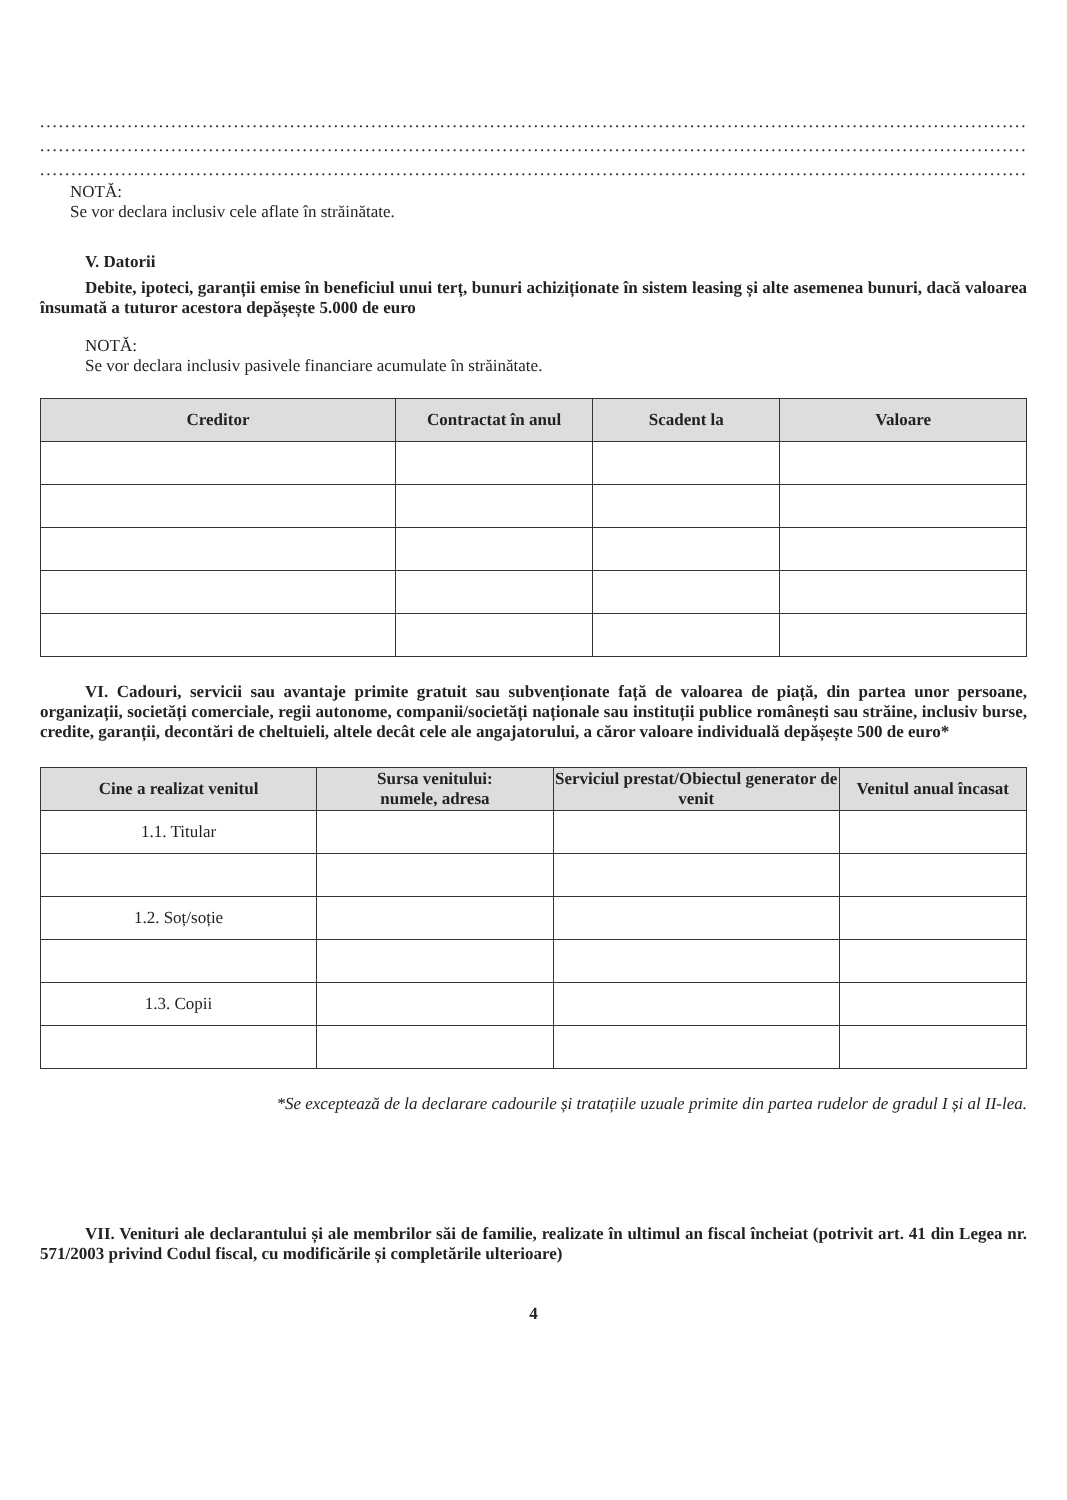.....................................................................................................................................................................................
.....................................................................................................................................................................................
.....................................................................................................................................................................................
NOTĂ:
Se vor declara inclusiv cele aflate în străinătate.
V. Datorii
Debite, ipoteci, garanții emise în beneficiul unui terț, bunuri achiziționate în sistem leasing și alte asemenea bunuri, dacă valoarea însumată a tuturor acestora depășește 5.000 de euro
NOTĂ:
Se vor declara inclusiv pasivele financiare acumulate în străinătate.
| Creditor | Contractat în anul | Scadent la | Valoare |
| --- | --- | --- | --- |
VI. Cadouri, servicii sau avantaje primite gratuit sau subvenționate față de valoarea de piață, din partea unor persoane, organizații, societăți comerciale, regii autonome, companii/societăți naționale sau instituții publice românești sau străine, inclusiv burse, credite, garanții, decontări de cheltuieli, altele decât cele ale angajatorului, a căror valoare individuală depășește 500 de euro*
| Cine a realizat venitul | Sursa venitului: numele, adresa | Serviciul prestat/Obiectul generator de venit | Venitul anual încasat |
| --- | --- | --- | --- |
| 1.1. Titular | | | |
| 1.2. Soț/soție | | | |
| 1.3. Copii | | | |
*Se exceptează de la declarare cadourile și tratațiile uzuale primite din partea rudelor de gradul I și al II-lea.
VII. Venituri ale declarantului și ale membrilor săi de familie, realizate în ultimul an fiscal încheiat (potrivit art. 41 din Legea nr. 571/2003 privind Codul fiscal, cu modificările și completările ulterioare)
4